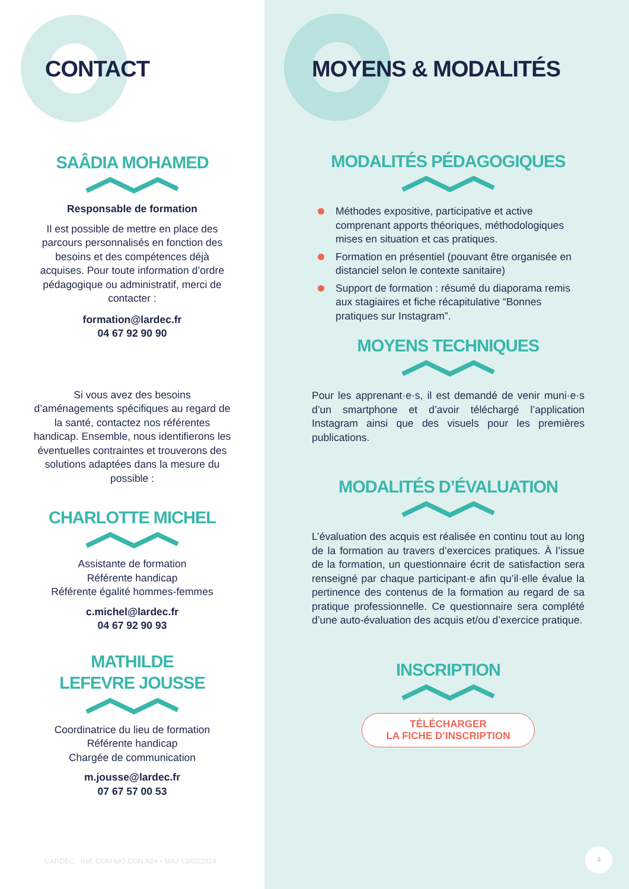CONTACT
SAÂDIA MOHAMED
Responsable de formation
Il est possible de mettre en place des parcours personnalisés en fonction des besoins et des compétences déjà acquises. Pour toute information d’ordre pédagogique ou administratif, merci de contacter :
formation@lardec.fr
04 67 92 90 90
Si vous avez des besoins d’aménagements spécifiques au regard de la santé, contactez nos référentes handicap. Ensemble, nous identifierons les éventuelles contraintes et trouverons des solutions adaptées dans la mesure du possible :
CHARLOTTE MICHEL
Assistante de formation
Référente handicap
Référente égalité hommes-femmes
c.michel@lardec.fr
04 67 92 90 93
MATHILDE
LEFEVRE JOUSSE
Coordinatrice du lieu de formation
Référente handicap
Chargée de communication
m.jousse@lardec.fr
07 67 57 00 53
L’ARDEC Réf. COM.MO.CON.A24 • MAJ 13/02/2024
MOYENS & MODALITÉS
MODALITÉS PÉDAGOGIQUES
Méthodes expositive, participative et active comprenant apports théoriques, méthodologiques mises en situation et cas pratiques.
Formation en présentiel (pouvant être organisée en distanciel selon le contexte sanitaire)
Support de formation : résumé du diaporama remis aux stagiaires et fiche récapitulative “Bonnes pratiques sur Instagram”.
MOYENS TECHNIQUES
Pour les apprenant·e·s, il est demandé de venir muni·e·s d’un smartphone et d’avoir téléchargé l’application Instagram ainsi que des visuels pour les premières publications.
MODALITÉS D’ÉVALUATION
L’évaluation des acquis est réalisée en continu tout au long de la formation au travers d’exercices pratiques. À l’issue de la formation, un questionnaire écrit de satisfaction sera renseigné par chaque participant·e afin qu’il·elle évalue la pertinence des contenus de la formation au regard de sa pratique professionnelle. Ce questionnaire sera complété d’une auto-évaluation des acquis et/ou d’exercice pratique.
INSCRIPTION
TÉLÉCHARGER
LA FICHE D’INSCRIPTION
4